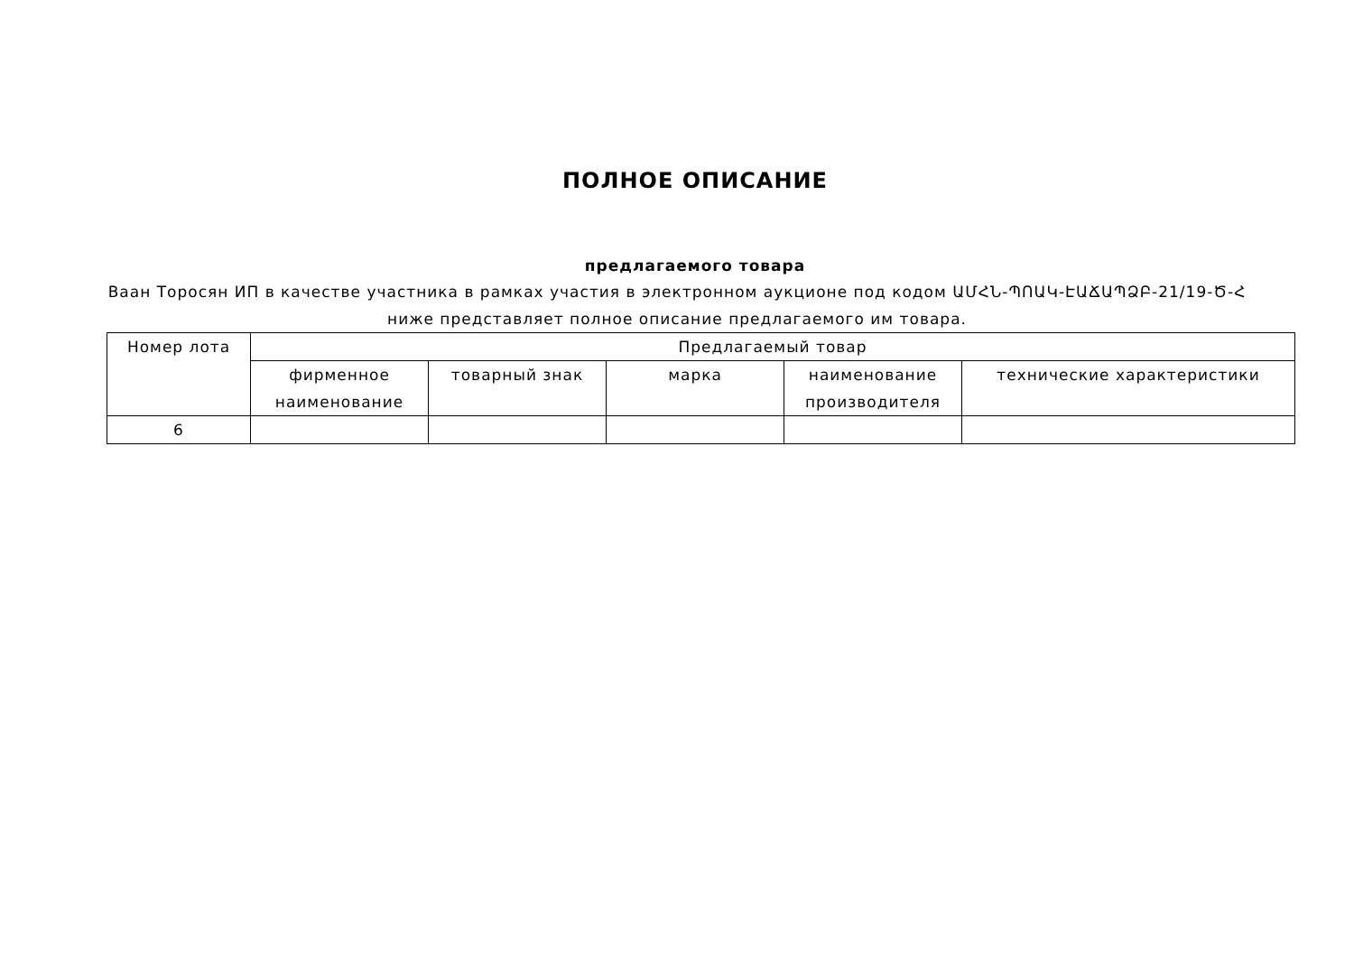ПОЛНОЕ ОПИСАНИЕ
предлагаемого товара
Ваан Торосян ИП в качестве участника в рамках участия в электронном аукционе под кодом ԱՄՀՆ-ՊՈԱԿ-ԷԱՃԱՊՁԲ-21/19-Ծ-Հ ниже представляет полное описание предлагаемого им товара.
| Номер лота | Предлагаемый товар | | | | |
| --- | --- | --- | --- | --- | --- |
| | фирменное наименование | товарный знак | марка | наименование производителя | технические характеристики |
| 6 | | | | | |